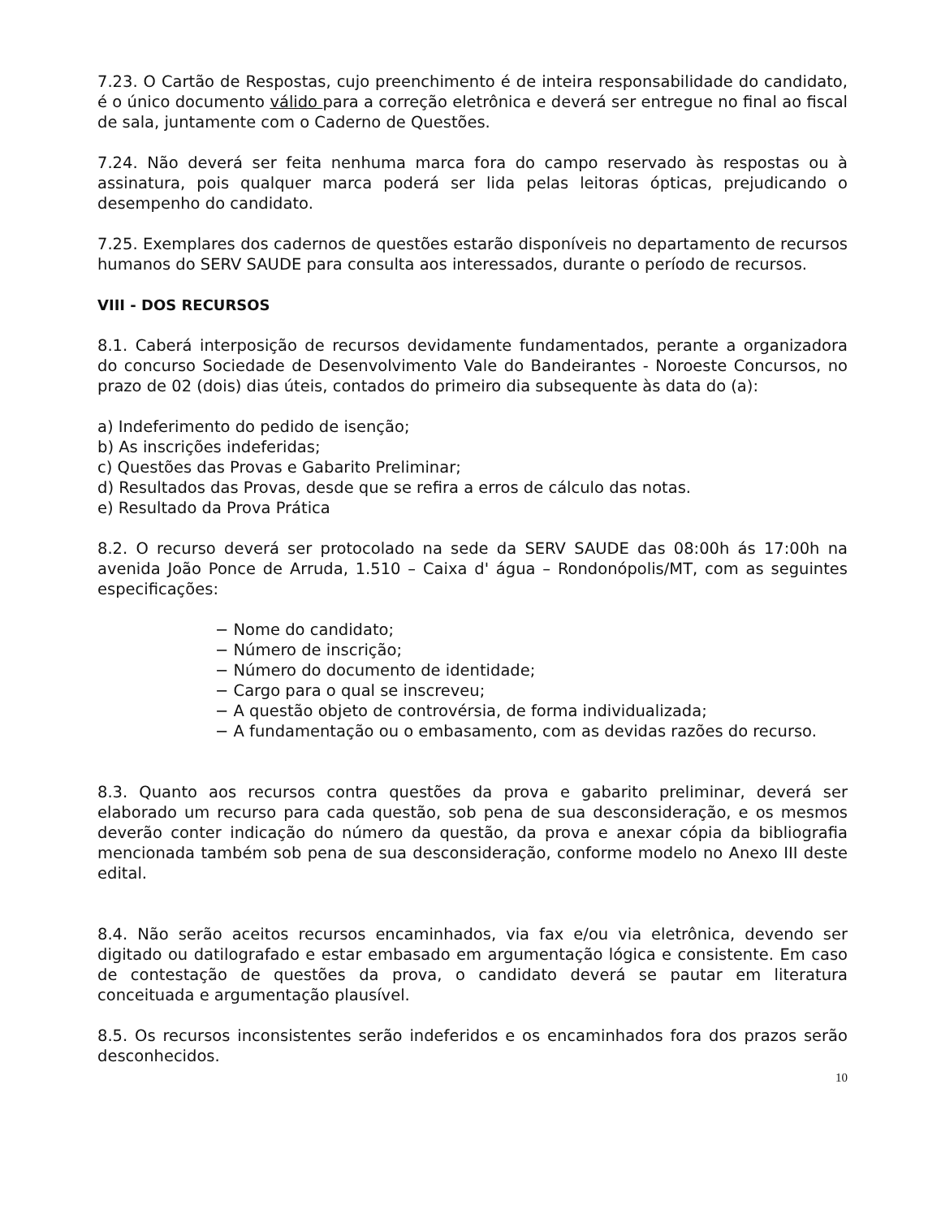7.23. O Cartão de Respostas, cujo preenchimento é de inteira responsabilidade do candidato, é o único documento válido para a correção eletrônica e deverá ser entregue no final ao fiscal de sala, juntamente com o Caderno de Questões.
7.24. Não deverá ser feita nenhuma marca fora do campo reservado às respostas ou à assinatura, pois qualquer marca poderá ser lida pelas leitoras ópticas, prejudicando o desempenho do candidato.
7.25. Exemplares dos cadernos de questões estarão disponíveis no departamento de recursos humanos do SERV SAUDE para consulta aos interessados, durante o período de recursos.
VIII - DOS RECURSOS
8.1. Caberá interposição de recursos devidamente fundamentados, perante a organizadora do concurso Sociedade de Desenvolvimento Vale do Bandeirantes - Noroeste Concursos, no prazo de 02 (dois) dias úteis, contados do primeiro dia subsequente às data do (a):
a) Indeferimento do pedido de isenção;
b) As inscrições indeferidas;
c) Questões das Provas e Gabarito Preliminar;
d) Resultados das Provas, desde que se refira a erros de cálculo das notas.
e) Resultado da Prova Prática
8.2. O recurso deverá ser protocolado na sede da SERV SAUDE das 08:00h ás 17:00h na avenida João Ponce de Arruda, 1.510 – Caixa d' água – Rondonópolis/MT, com as seguintes especificações:
− Nome do candidato;
− Número de inscrição;
− Número do documento de identidade;
− Cargo para o qual se inscreveu;
− A questão objeto de controvérsia, de forma individualizada;
− A fundamentação ou o embasamento, com as devidas razões do recurso.
8.3. Quanto aos recursos contra questões da prova e gabarito preliminar, deverá ser elaborado um recurso para cada questão, sob pena de sua desconsideração, e os mesmos deverão conter indicação do número da questão, da prova e anexar cópia da bibliografia mencionada também sob pena de sua desconsideração, conforme modelo no Anexo III deste edital.
8.4. Não serão aceitos recursos encaminhados, via fax e/ou via eletrônica, devendo ser digitado ou datilografado e estar embasado em argumentação lógica e consistente. Em caso de contestação de questões da prova, o candidato deverá se pautar em literatura conceituada e argumentação plausível.
8.5. Os recursos inconsistentes serão indeferidos e os encaminhados fora dos prazos serão desconhecidos.
10